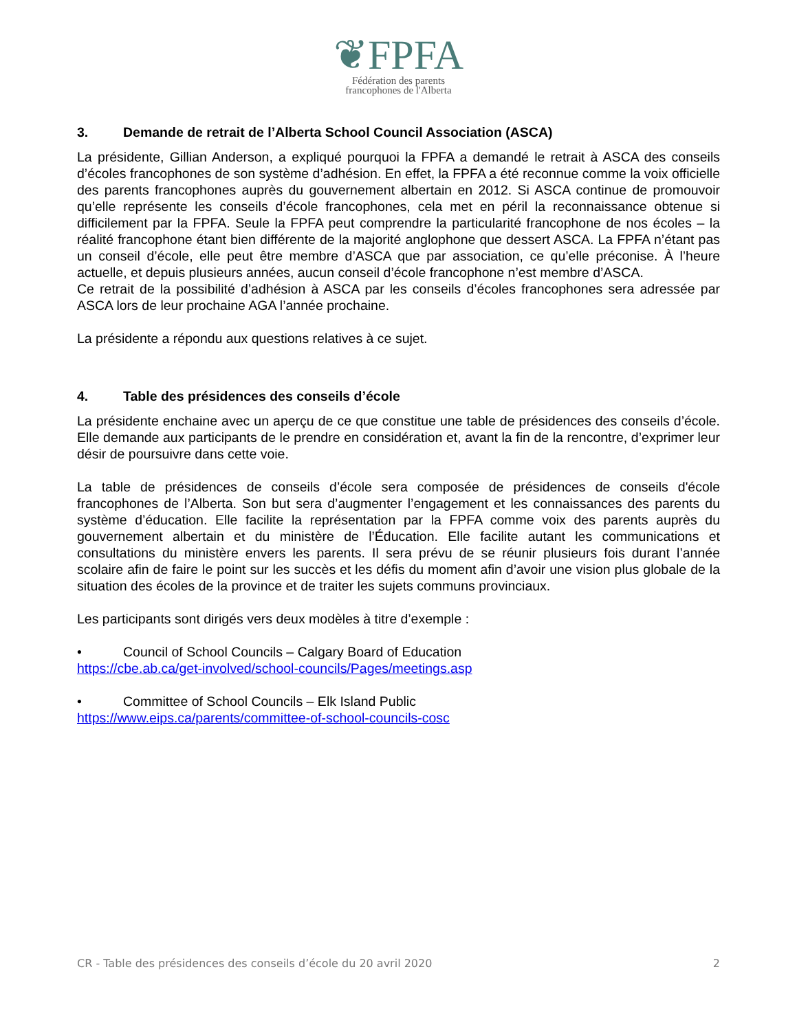❦FPFA
Fédération des parents
francophones de l'Alberta
3. Demande de retrait de l’Alberta School Council Association (ASCA)
La présidente, Gillian Anderson, a expliqué pourquoi la FPFA a demandé le retrait à ASCA des conseils d’écoles francophones de son système d’adhésion. En effet, la FPFA a été reconnue comme la voix officielle des parents francophones auprès du gouvernement albertain en 2012. Si ASCA continue de promouvoir qu’elle représente les conseils d’école francophones, cela met en péril la reconnaissance obtenue si difficilement par la FPFA. Seule la FPFA peut comprendre la particularité francophone de nos écoles – la réalité francophone étant bien différente de la majorité anglophone que dessert ASCA. La FPFA n’étant pas un conseil d’école, elle peut être membre d’ASCA que par association, ce qu’elle préconise. À l’heure actuelle, et depuis plusieurs années, aucun conseil d’école francophone n’est membre d’ASCA.
Ce retrait de la possibilité d’adhésion à ASCA par les conseils d’écoles francophones sera adressée par ASCA lors de leur prochaine AGA l’année prochaine.
La présidente a répondu aux questions relatives à ce sujet.
4. Table des présidences des conseils d’école
La présidente enchaine avec un aperçu de ce que constitue une table de présidences des conseils d’école. Elle demande aux participants de le prendre en considération et, avant la fin de la rencontre, d’exprimer leur désir de poursuivre dans cette voie.
La table de présidences de conseils d’école sera composée de présidences de conseils d'école francophones de l’Alberta. Son but sera d’augmenter l’engagement et les connaissances des parents du système d’éducation. Elle facilite la représentation par la FPFA comme voix des parents auprès du gouvernement albertain et du ministère de l’Éducation. Elle facilite autant les communications et consultations du ministère envers les parents. Il sera prévu de se réunir plusieurs fois durant l’année scolaire afin de faire le point sur les succès et les défis du moment afin d’avoir une vision plus globale de la situation des écoles de la province et de traiter les sujets communs provinciaux.
Les participants sont dirigés vers deux modèles à titre d’exemple :
• Council of School Councils – Calgary Board of Education
https://cbe.ab.ca/get-involved/school-councils/Pages/meetings.asp
• Committee of School Councils – Elk Island Public
https://www.eips.ca/parents/committee-of-school-councils-cosc
CR - Table des présidences des conseils d’école du 20 avril 2020 2